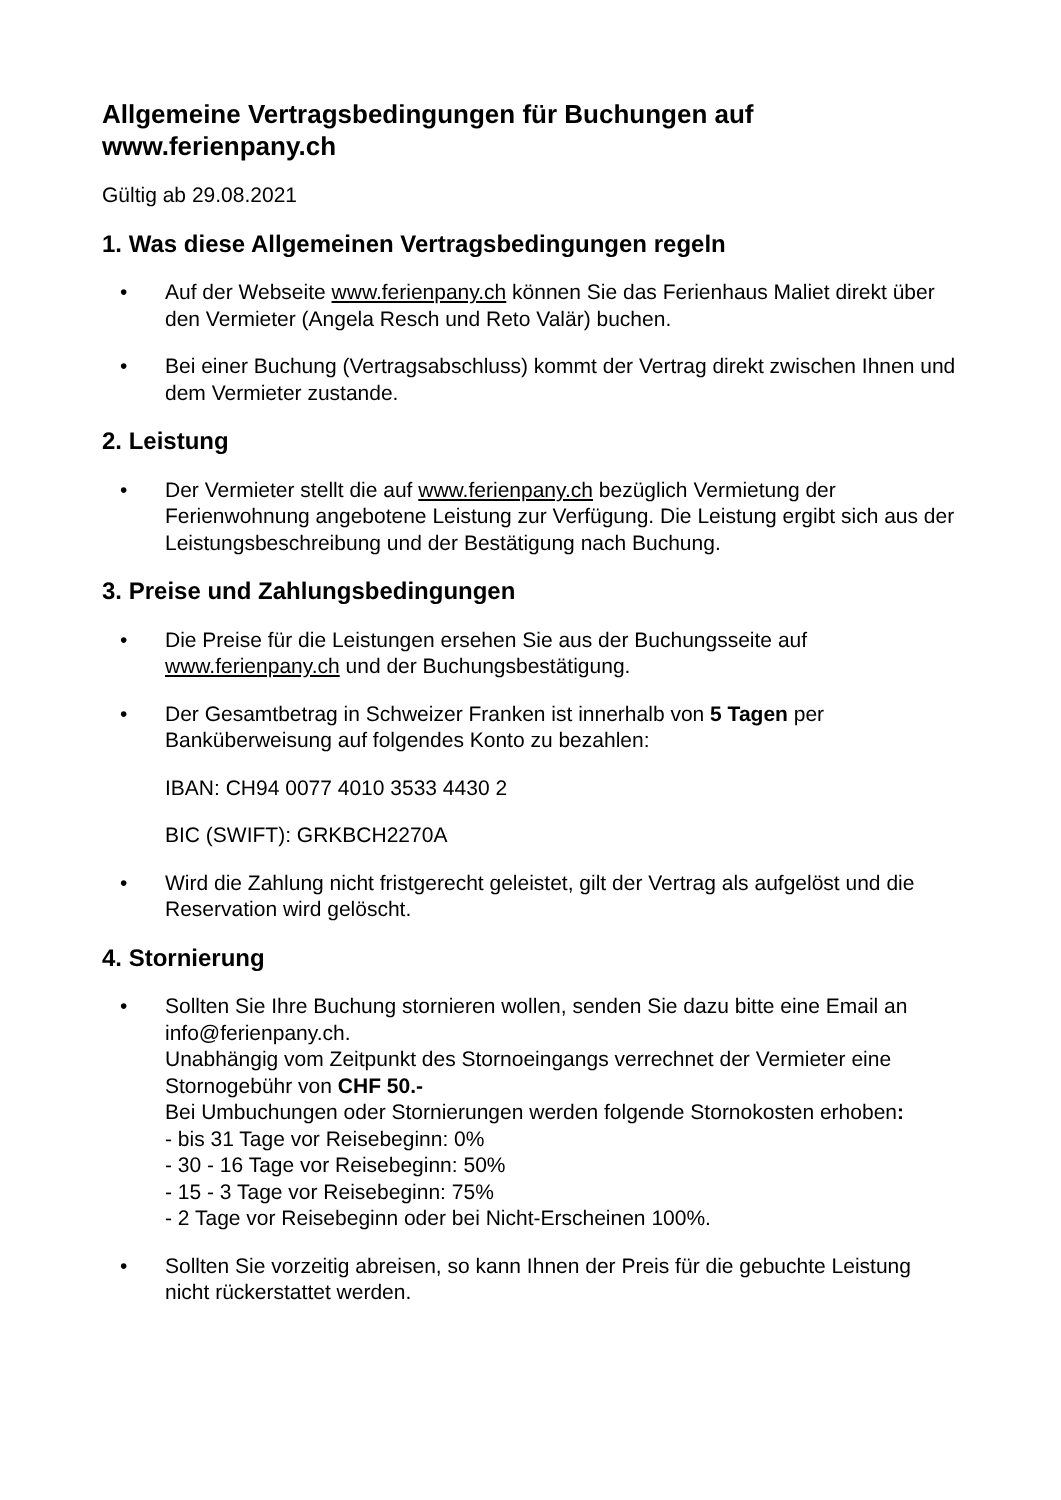Allgemeine Vertragsbedingungen für Buchungen auf www.ferienpany.ch
Gültig ab 29.08.2021
1. Was diese Allgemeinen Vertragsbedingungen regeln
• Auf der Webseite www.ferienpany.ch können Sie das Ferienhaus Maliet direkt über den Vermieter (Angela Resch und Reto Valär) buchen.
• Bei einer Buchung (Vertragsabschluss) kommt der Vertrag direkt zwischen Ihnen und dem Vermieter zustande.
2. Leistung
• Der Vermieter stellt die auf www.ferienpany.ch bezüglich Vermietung der Ferienwohnung angebotene Leistung zur Verfügung. Die Leistung ergibt sich aus der Leistungsbeschreibung und der Bestätigung nach Buchung.
3. Preise und Zahlungsbedingungen
• Die Preise für die Leistungen ersehen Sie aus der Buchungsseite auf www.ferienpany.ch und der Buchungsbestätigung.
• Der Gesamtbetrag in Schweizer Franken ist innerhalb von 5 Tagen per Banküberweisung auf folgendes Konto zu bezahlen:
IBAN: CH94 0077 4010 3533 4430 2
BIC (SWIFT): GRKBCH2270A
• Wird die Zahlung nicht fristgerecht geleistet, gilt der Vertrag als aufgelöst und die Reservation wird gelöscht.
4. Stornierung
• Sollten Sie Ihre Buchung stornieren wollen, senden Sie dazu bitte eine Email an info@ferienpany.ch.
Unabhängig vom Zeitpunkt des Stornoeingangs verrechnet der Vermieter eine Stornogebühr von CHF 50.-
Bei Umbuchungen oder Stornierungen werden folgende Stornokosten erhoben:
- bis 31 Tage vor Reisebeginn: 0%
- 30 - 16 Tage vor Reisebeginn: 50%
- 15 - 3 Tage vor Reisebeginn: 75%
- 2 Tage vor Reisebeginn oder bei Nicht-Erscheinen 100%.
• Sollten Sie vorzeitig abreisen, so kann Ihnen der Preis für die gebuchte Leistung nicht rückerstattet werden.